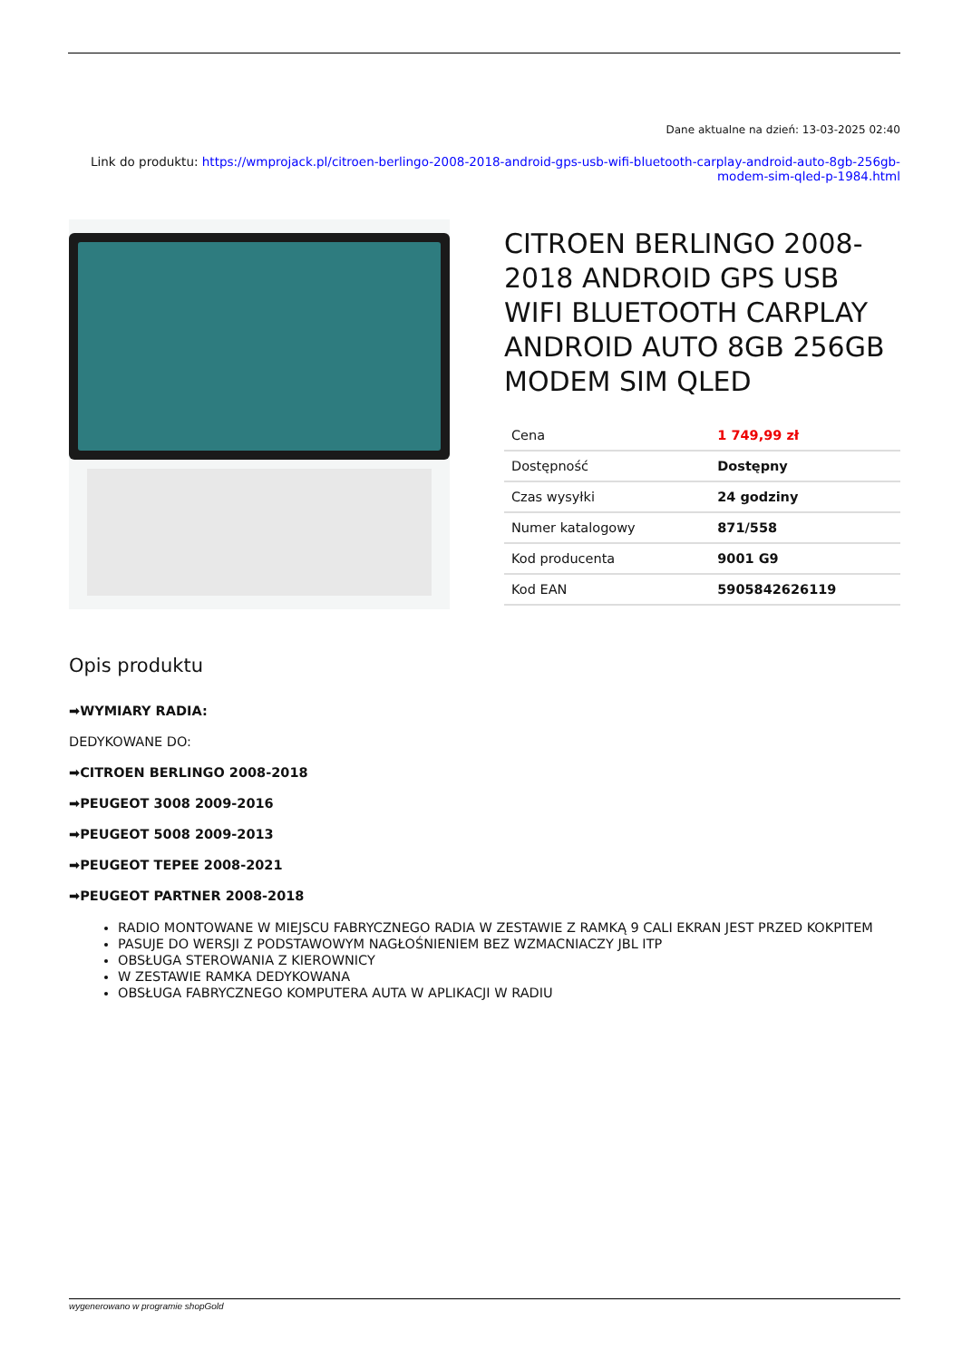Dane aktualne na dzień: 13-03-2025 02:40
Link do produktu: https://wmprojack.pl/citroen-berlingo-2008-2018-android-gps-usb-wifi-bluetooth-carplay-android-auto-8gb-256gb-modem-sim-qled-p-1984.html
CITROEN BERLINGO 2008-2018 ANDROID GPS USB WIFI BLUETOOTH CARPLAY ANDROID AUTO 8GB 256GB MODEM SIM QLED
| Cena | 1 749,99 zł |
| Dostępność | Dostępny |
| Czas wysyłki | 24 godziny |
| Numer katalogowy | 871/558 |
| Kod producenta | 9001 G9 |
| Kod EAN | 5905842626119 |
Opis produktu
➡WYMIARY RADIA:
DEDYKOWANE DO:
➡CITROEN BERLINGO 2008-2018
➡PEUGEOT 3008 2009-2016
➡PEUGEOT 5008 2009-2013
➡PEUGEOT TEPEE 2008-2021
➡PEUGEOT PARTNER 2008-2018
RADIO MONTOWANE W MIEJSCU FABRYCZNEGO RADIA W ZESTAWIE Z RAMKĄ 9 CALI EKRAN JEST PRZED KOKPITEM
PASUJE DO WERSJI Z PODSTAWOWYM NAGŁOŚNIENIEM BEZ WZMACNIACZY JBL ITP
OBSŁUGA STEROWANIA Z KIEROWNICY
W ZESTAWIE RAMKA DEDYKOWANA
OBSŁUGA FABRYCZNEGO KOMPUTERA AUTA W APLIKACJI W RADIU
wygenerowano w programie shopGold